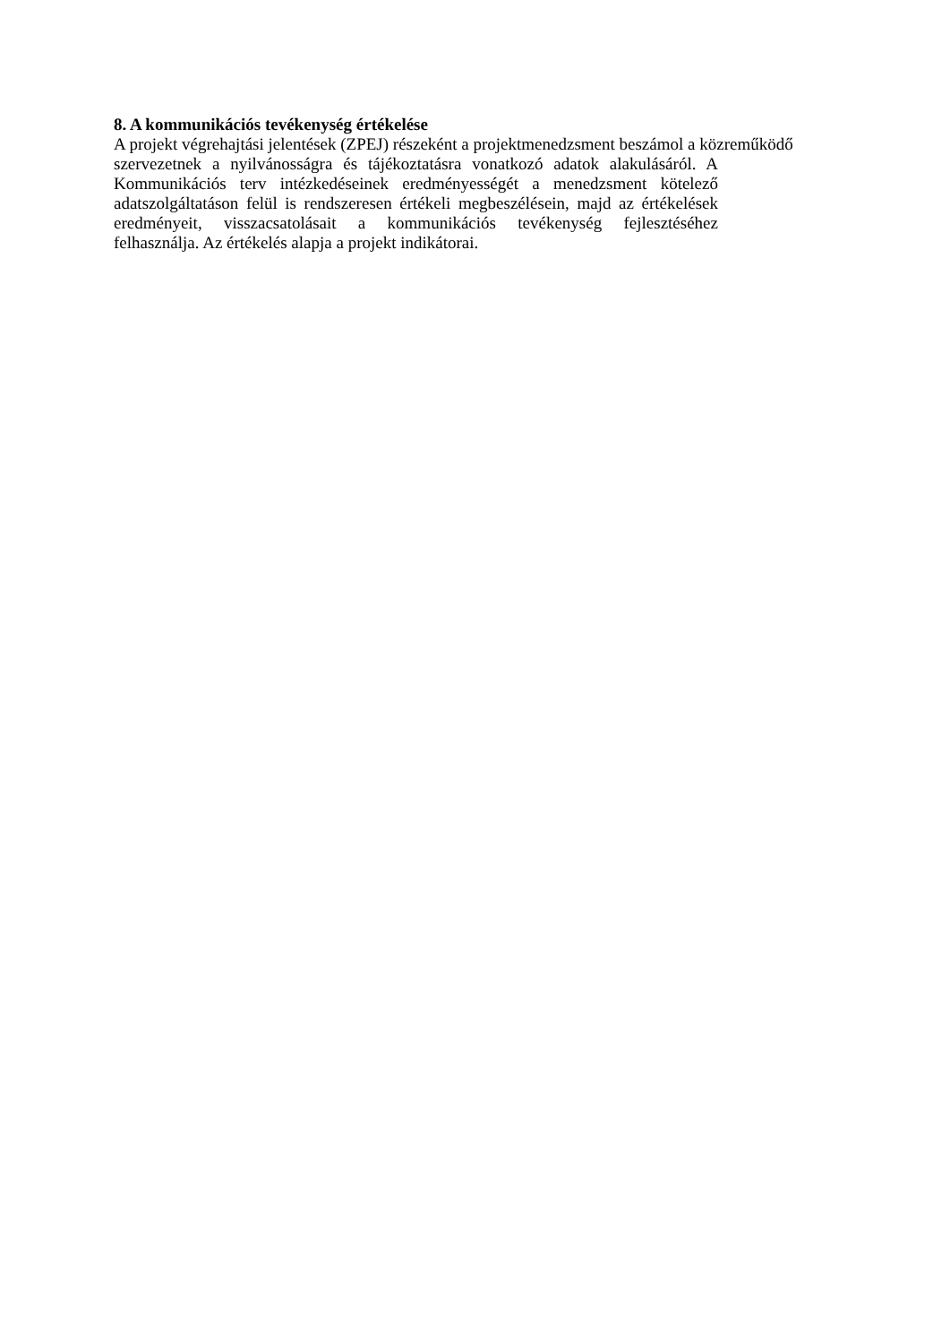8. A kommunikációs tevékenység értékelése
A projekt végrehajtási jelentések (ZPEJ) részeként a projektmenedzsment beszámol a közreműködő
szervezetnek a nyilvánosságra és tájékoztatásra vonatkozó adatok alakulásáról. A Kommunikációs terv intézkedéseinek eredményességét a menedzsment kötelező adatszolgáltatáson felül is rendszeresen értékeli megbeszélésein, majd az értékelések eredményeit, visszacsatolásait a kommunikációs tevékenység fejlesztéséhez felhasználja. Az értékelés alapja a projekt indikátorai.